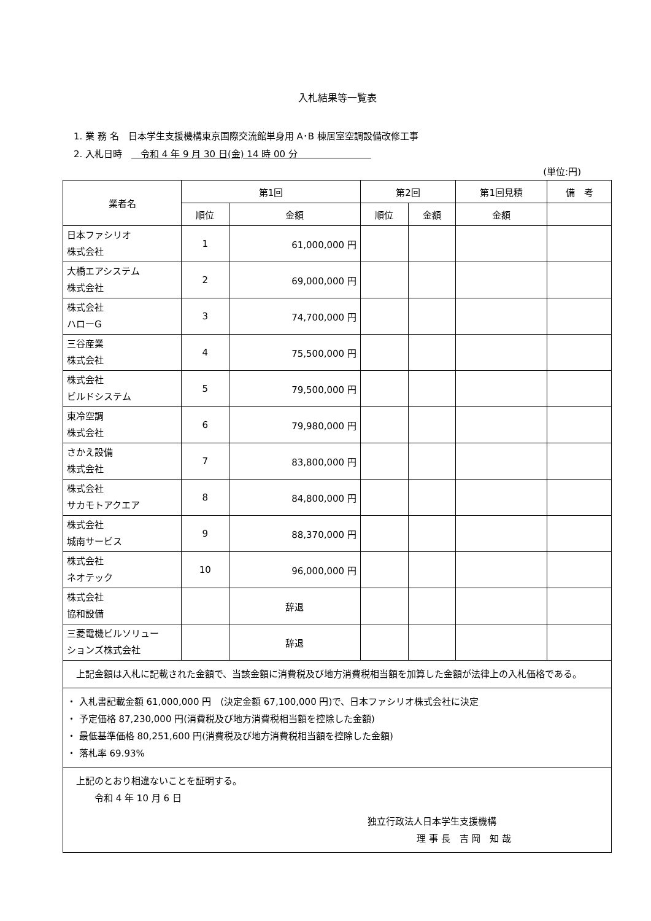入札結果等一覧表
1. 業 務 名　日本学生支援機構東京国際交流館単身用 A･B 棟居室空調設備改修工事
2. 入札日時　　令和 4 年 9 月 30 日(金) 14 時 00 分　　　　　　　　
(単位:円)
| 業者名 | 第1回 | | 第2回 | | 第1回見積 | 備 考 |
| --- | --- | --- | --- | --- | --- | --- |
| | 順位 | 金額 | 順位 | 金額 | 金額 | |
| 日本ファシリオ 株式会社 | 1 | 61,000,000 円 | | | | |
| 大橋エアシステム 株式会社 | 2 | 69,000,000 円 | | | | |
| 株式会社 ハローG | 3 | 74,700,000 円 | | | | |
| 三谷産業 株式会社 | 4 | 75,500,000 円 | | | | |
| 株式会社 ビルドシステム | 5 | 79,500,000 円 | | | | |
| 東冷空調 株式会社 | 6 | 79,980,000 円 | | | | |
| さかえ設備 株式会社 | 7 | 83,800,000 円 | | | | |
| 株式会社 サカモトアクエア | 8 | 84,800,000 円 | | | | |
| 株式会社 城南サービス | 9 | 88,370,000 円 | | | | |
| 株式会社 ネオテック | 10 | 96,000,000 円 | | | | |
| 株式会社 協和設備 | | 辞退 | | | | |
| 三菱電機ビルソリュー ションズ株式会社 | | 辞退 | | | | |
| 上記金額は入札に記載された金額で、当該金額に消費税及び地方消費税相当額を加算した金額が法律上の入札価格である。 | | | | | | |
| ・ 入札書記載金額 61,000,000 円 (決定金額 67,100,000 円)で、日本ファシリオ株式会社に決定 ・ 予定価格 87,230,000 円(消費税及び地方消費税相当額を控除した金額) ・ 最低基準価格 80,251,600 円(消費税及び地方消費税相当額を控除した金額) ・ 落札率 69.93% | | | | | | |
| 上記のとおり相違ないことを証明する。 令和 4 年 10 月 6 日 独立行政法人日本学生支援機構 理 事 長 吉 岡 知 哉 | | | | | | |